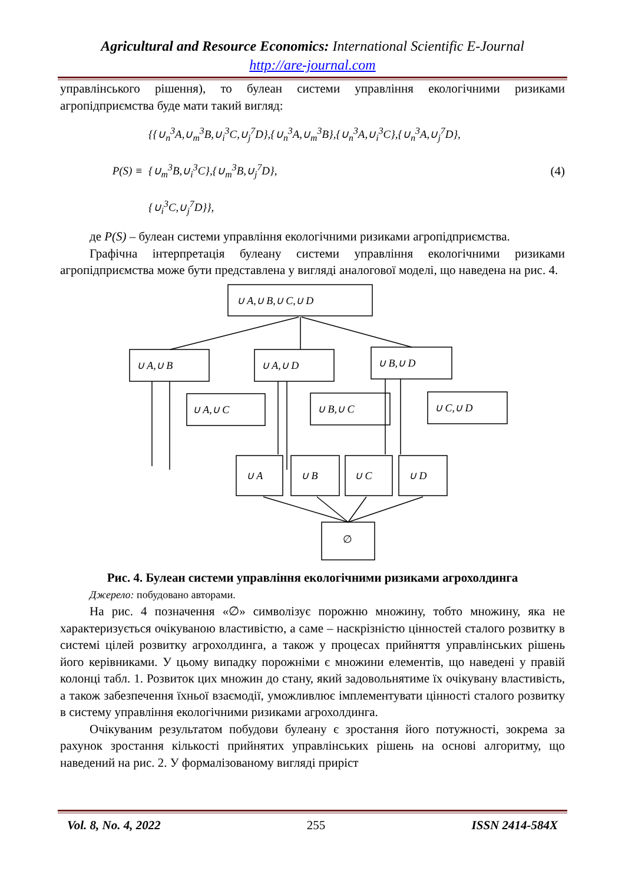Agricultural and Resource Economics: International Scientific E-Journal
http://are-journal.com
управлінського рішення), то булеан системи управління екологічними ризиками агропідприємства буде мати такий вигляд:
P(S) ≡
{{∪<sub>n</sub><sup>3</sup>A,∪<sub>m</sub><sup>3</sup>B,∪<sub>i</sub><sup>3</sup>C,∪<sub>j</sub><sup>7</sup>D},{∪<sub>n</sub><sup>3</sup>A,∪<sub>m</sub><sup>3</sup>B},{∪<sub>n</sub><sup>3</sup>A,∪<sub>i</sub><sup>3</sup>C},{∪<sub>n</sub><sup>3</sup>A,∪<sub>j</sub><sup>7</sup>D},
{∪<sub>m</sub><sup>3</sup>B,∪<sub>i</sub><sup>3</sup>C},{∪<sub>m</sub><sup>3</sup>B,∪<sub>j</sub><sup>7</sup>D},
{∪<sub>i</sub><sup>3</sup>C,∪<sub>j</sub><sup>7</sup>D}},
(4)
де P(S) – булеан системи управління екологічними ризиками агропідприємства.
Графічна інтерпретація булеану системи управління екологічними ризиками агропідприємства може бути представлена у вигляді аналогової моделі, що наведена на рис. 4.
∪ A,∪ B,∪ C,∪ D
∪ A,∪ B
∪ A,∪ D
∪ B,∪ D
∪ A,∪ C
∪ B,∪ C
∪ C,∪ D
∪ A
∪ B
∪ C
∪ D
∅
Рис. 4. Булеан системи управління екологічними ризиками агрохолдинга
Джерело: побудовано авторами.
На рис. 4 позначення «∅» символізує порожню множину, тобто множину, яка не характеризується очікуваною властивістю, а саме – наскрізністю цінностей сталого розвитку в системі цілей розвитку агрохолдинга, а також у процесах прийняття управлінських рішень його керівниками. У цьому випадку порожніми є множини елементів, що наведені у правій колонці табл. 1. Розвиток цих множин до стану, який задовольнятиме їх очікувану властивість, а також забезпечення їхньої взаємодії, уможливлює імплементувати цінності сталого розвитку в систему управління екологічними ризиками агрохолдинга.
Очікуваним результатом побудови булеану є зростання його потужності, зокрема за рахунок зростання кількості прийнятих управлінських рішень на основі алгоритму, що наведений на рис. 2. У формалізованому вигляді приріст
Vol. 8, No. 4, 2022 255 ISSN 2414-584X